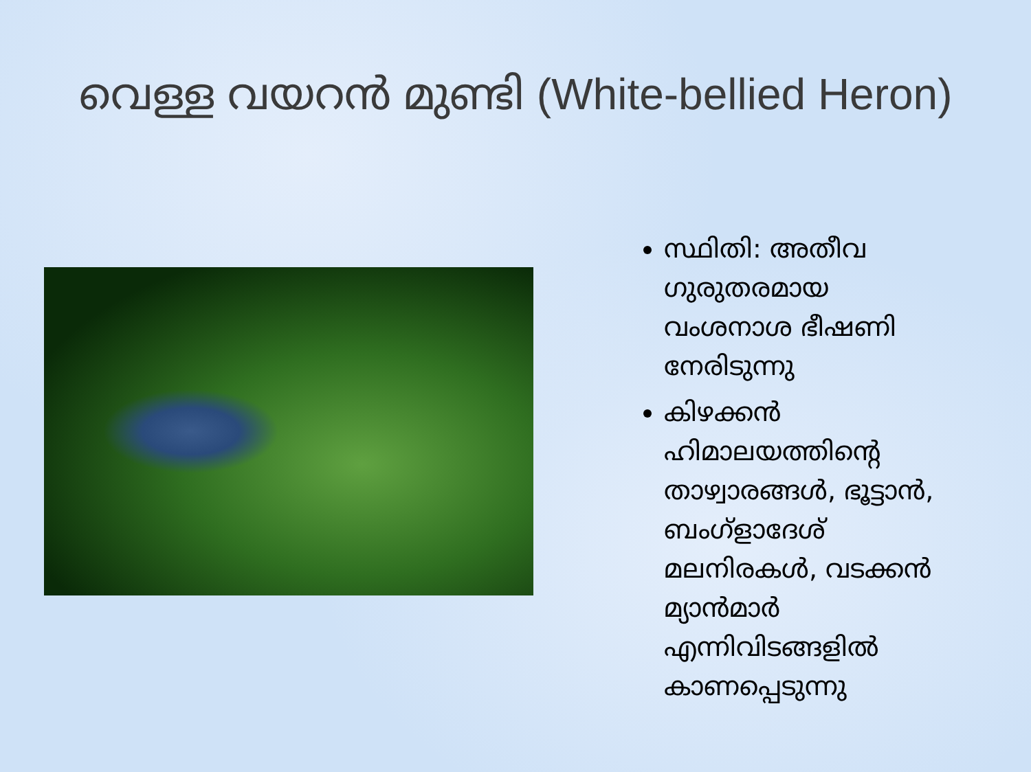വെള്ള വയറൻ മുണ്ടി (White-bellied Heron)
സ്ഥിതി: അതീവ ഗുരുതരമായ വംശനാശ ഭീഷണി നേരിടുന്നു
കിഴക്കൻ ഹിമാലയത്തിന്റെ താഴ്വാരങ്ങൾ, ഭൂട്ടാൻ, ബംഗ്ളാദേശ് മലനിരകൾ, വടക്കൻ മ്യാൻമാർ എന്നിവിടങ്ങളിൽ കാണപ്പെടുന്നു